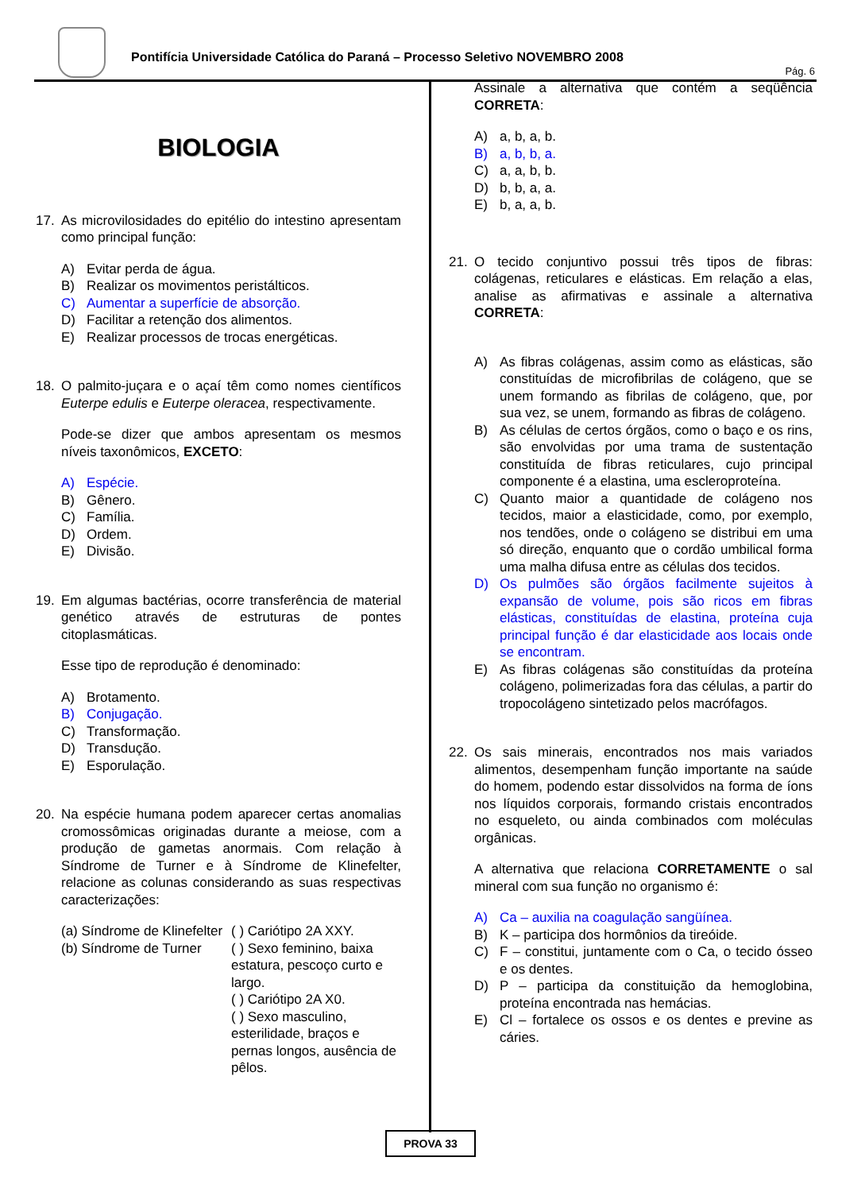Pontifícia Universidade Católica do Paraná – Processo Seletivo NOVEMBRO 2008
Pág. 6
BIOLOGIA
17. As microvilosidades do epitélio do intestino apresentam como principal função:
A) Evitar perda de água.
B) Realizar os movimentos peristálticos.
C) Aumentar a superfície de absorção.
D) Facilitar a retenção dos alimentos.
E) Realizar processos de trocas energéticas.
18. O palmito-juçara e o açaí têm como nomes científicos Euterpe edulis e Euterpe oleracea, respectivamente.
Pode-se dizer que ambos apresentam os mesmos níveis taxonômicos, EXCETO:
A) Espécie.
B) Gênero.
C) Família.
D) Ordem.
E) Divisão.
19. Em algumas bactérias, ocorre transferência de material genético através de estruturas de pontes citoplasmáticas.
Esse tipo de reprodução é denominado:
A) Brotamento.
B) Conjugação.
C) Transformação.
D) Transdução.
E) Esporulação.
20. Na espécie humana podem aparecer certas anomalias cromossômicas originadas durante a meiose, com a produção de gametas anormais. Com relação à Síndrome de Turner e à Síndrome de Klinefelter, relacione as colunas considerando as suas respectivas caracterizações:
(a) Síndrome de Klinefelter
(b) Síndrome de Turner
( ) Cariótipo 2A XXY.
( ) Sexo feminino, baixa estatura, pescoço curto e largo.
( ) Cariótipo 2A X0.
( ) Sexo masculino, esterilidade, braços e pernas longos, ausência de pêlos.
Assinale a alternativa que contém a seqüência CORRETA:
A) a, b, a, b.
B) a, b, b, a.
C) a, a, b, b.
D) b, b, a, a.
E) b, a, a, b.
21. O tecido conjuntivo possui três tipos de fibras: colágenas, reticulares e elásticas. Em relação a elas, analise as afirmativas e assinale a alternativa CORRETA:
A) As fibras colágenas, assim como as elásticas, são constituídas de microfibrilas de colágeno, que se unem formando as fibrilas de colágeno, que, por sua vez, se unem, formando as fibras de colágeno.
B) As células de certos órgãos, como o baço e os rins, são envolvidas por uma trama de sustentação constituída de fibras reticulares, cujo principal componente é a elastina, uma escleroproteína.
C) Quanto maior a quantidade de colágeno nos tecidos, maior a elasticidade, como, por exemplo, nos tendões, onde o colágeno se distribui em uma só direção, enquanto que o cordão umbilical forma uma malha difusa entre as células dos tecidos.
D) Os pulmões são órgãos facilmente sujeitos à expansão de volume, pois são ricos em fibras elásticas, constituídas de elastina, proteína cuja principal função é dar elasticidade aos locais onde se encontram.
E) As fibras colágenas são constituídas da proteína colágeno, polimerizadas fora das células, a partir do tropocolágeno sintetizado pelos macrófagos.
22. Os sais minerais, encontrados nos mais variados alimentos, desempenham função importante na saúde do homem, podendo estar dissolvidos na forma de íons nos líquidos corporais, formando cristais encontrados no esqueleto, ou ainda combinados com moléculas orgânicas.
A alternativa que relaciona CORRETAMENTE o sal mineral com sua função no organismo é:
A) Ca – auxilia na coagulação sangüínea.
B) K – participa dos hormônios da tireóide.
C) F – constitui, juntamente com o Ca, o tecido ósseo e os dentes.
D) P – participa da constituição da hemoglobina, proteína encontrada nas hemácias.
E) Cl – fortalece os ossos e os dentes e previne as cáries.
PROVA 33